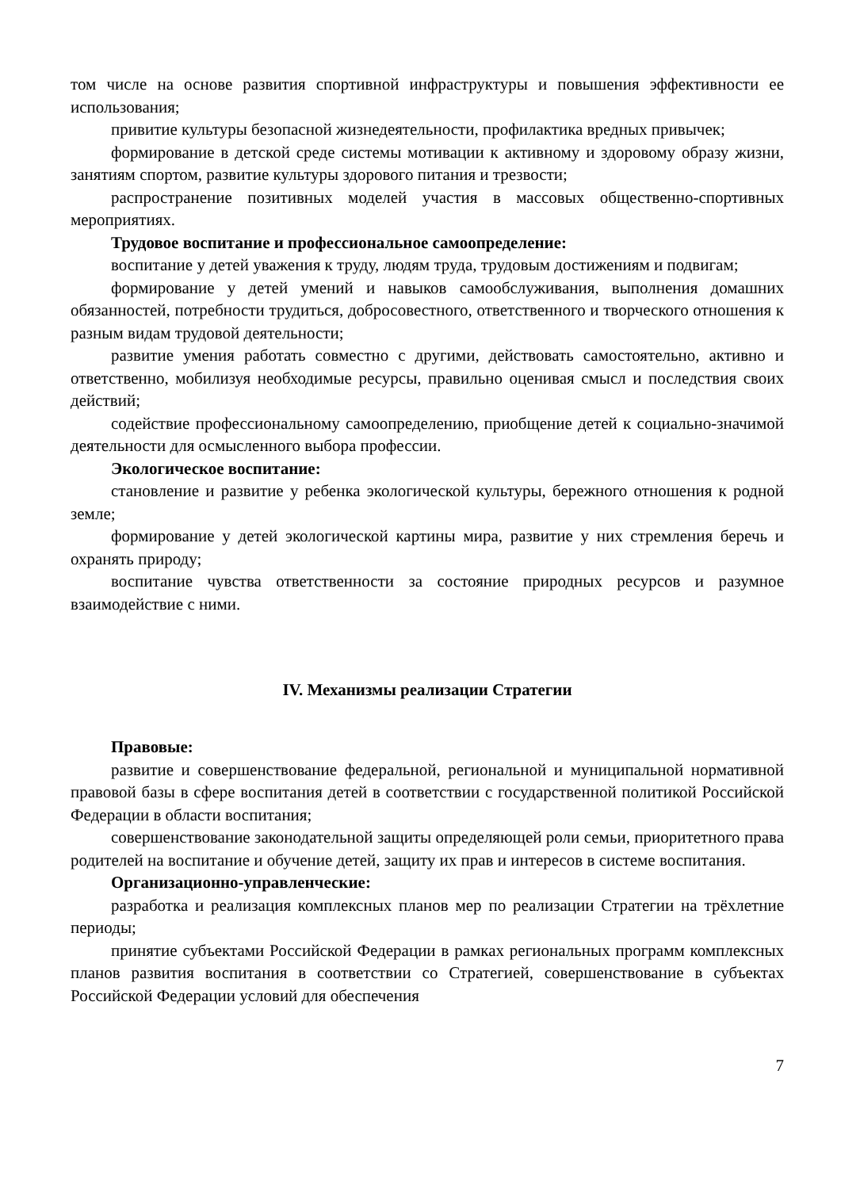том числе на основе развития спортивной инфраструктуры и повышения эффективности ее использования;
привитие культуры безопасной жизнедеятельности, профилактика вредных привычек;
формирование в детской среде системы мотивации к активному и здоровому образу жизни, занятиям спортом, развитие культуры здорового питания и трезвости;
распространение позитивных моделей участия в массовых общественно-спортивных мероприятиях.
Трудовое воспитание и профессиональное самоопределение:
воспитание у детей уважения к труду, людям труда, трудовым достижениям и подвигам;
формирование у детей умений и навыков самообслуживания, выполнения домашних обязанностей, потребности трудиться, добросовестного, ответственного и творческого отношения к разным видам трудовой деятельности;
развитие умения работать совместно с другими, действовать самостоятельно, активно и ответственно, мобилизуя необходимые ресурсы, правильно оценивая смысл и последствия своих действий;
содействие профессиональному самоопределению, приобщение детей к социально-значимой деятельности для осмысленного выбора профессии.
Экологическое воспитание:
становление и развитие у ребенка экологической культуры, бережного отношения к родной земле;
формирование у детей экологической картины мира, развитие у них стремления беречь и охранять природу;
воспитание чувства ответственности за состояние природных ресурсов и разумное взаимодействие с ними.
IV. Механизмы реализации Стратегии
Правовые:
развитие и совершенствование федеральной, региональной и муниципальной нормативной правовой базы в сфере воспитания детей в соответствии с государственной политикой Российской Федерации в области воспитания;
совершенствование законодательной защиты определяющей роли семьи, приоритетного права родителей на воспитание и обучение детей, защиту их прав и интересов в системе воспитания.
Организационно-управленческие:
разработка и реализация комплексных планов мер по реализации Стратегии на трёхлетние периоды;
принятие субъектами Российской Федерации в рамках региональных программ комплексных планов развития воспитания в соответствии со Стратегией, совершенствование в субъектах Российской Федерации условий для обеспечения
7